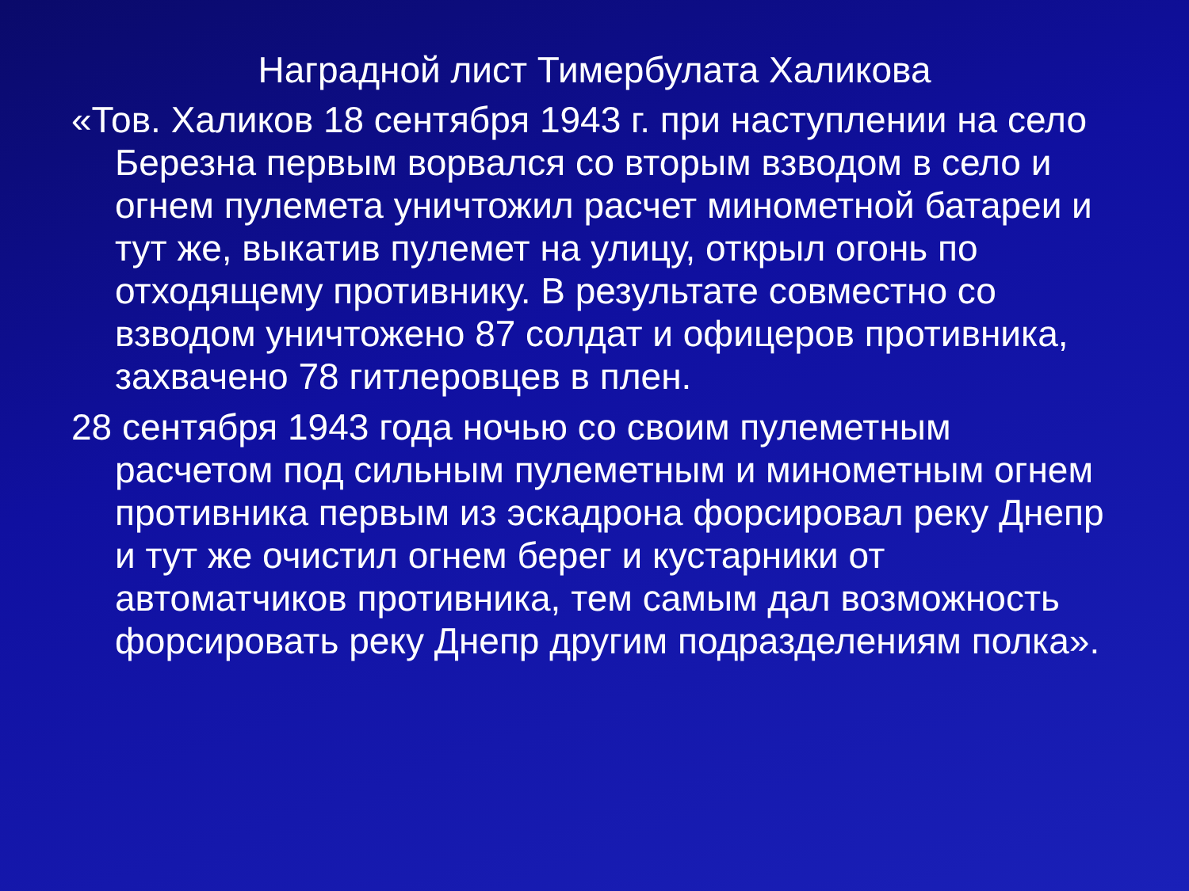Наградной лист Тимербулата Халикова
«Тов. Халиков 18 сентября 1943 г. при наступлении на село Березна первым ворвался со вторым взводом в село и огнем пулемета уничтожил расчет минометной батареи и тут же, выкатив пулемет на улицу, открыл огонь по отходящему противнику. В результате совместно со взводом уничтожено 87 солдат и офицеров противника, захвачено 78 гитлеровцев в плен.
28 сентября 1943 года ночью со своим пулеметным расчетом под сильным пулеметным и минометным огнем противника первым из эскадрона форсировал реку Днепр и тут же очистил огнем берег и кустарники от автоматчиков противника, тем самым дал возможность форсировать реку Днепр другим подразделениям полка».